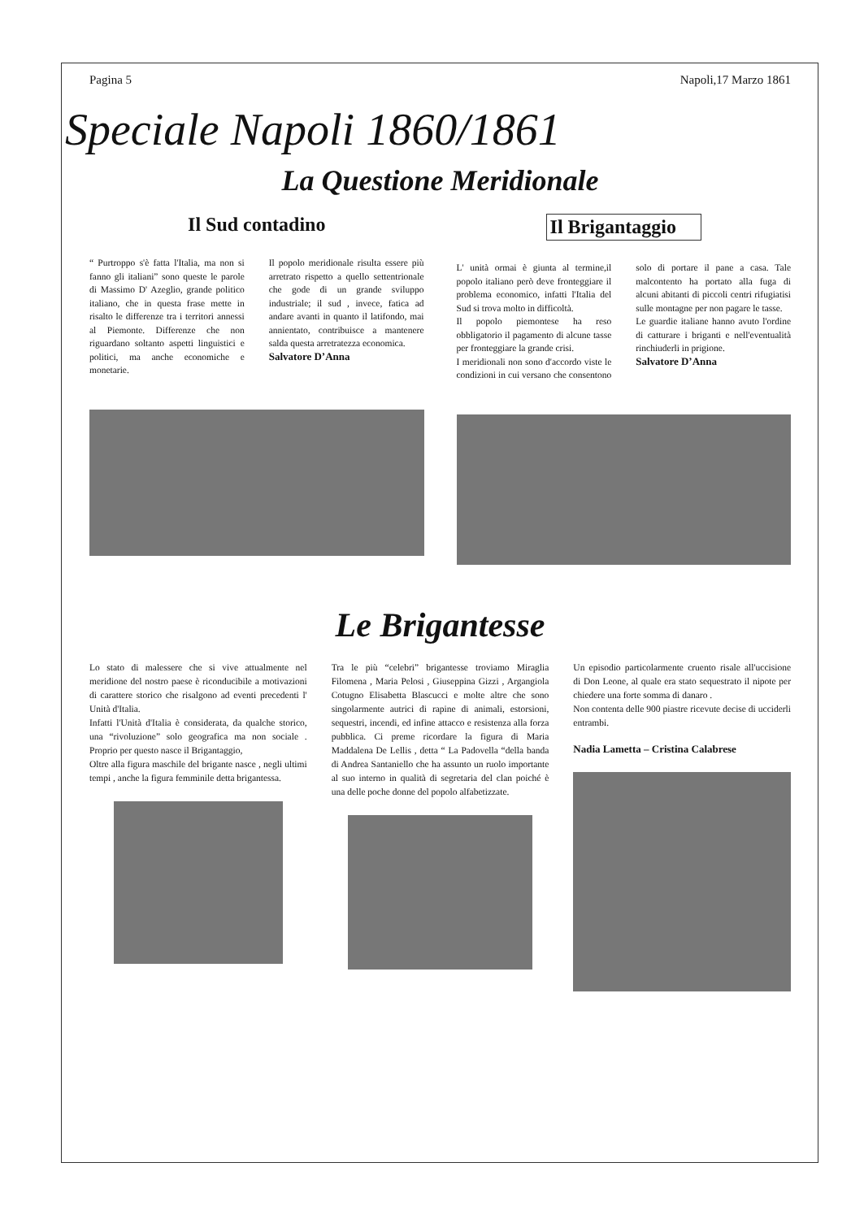Pagina 5 Napoli,17 Marzo 1861
Speciale Napoli 1860/1861
La Questione Meridionale
Il Sud contadino
“ Purtroppo s'è fatta l'Italia, ma non si fanno gli italiani” sono queste le parole di Massimo D' Azeglio, grande politico italiano, che in questa frase mette in risalto le differenze tra i territori annessi al Piemonte. Differenze che non riguardano soltanto aspetti linguistici e politici, ma anche economiche e monetarie.
Il popolo meridionale risulta essere più arretrato rispetto a quello settentrionale che gode di un grande sviluppo industriale; il sud , invece, fatica ad andare avanti in quanto il latifondo, mai annientato, contribuisce a mantenere salda questa arretratezza economica.
Salvatore D’Anna
Il Brigantaggio
L' unità ormai è giunta al termine,il popolo italiano però deve fronteggiare il problema economico, infatti l'Italia del Sud si trova molto in difficoltà.
Il popolo piemontese ha reso obbligatorio il pagamento di alcune tasse per fronteggiare la grande crisi.
I meridionali non sono d'accordo viste le condizioni in cui versano che consentono solo di portare il pane a casa. Tale malcontento ha portato alla fuga di alcuni abitanti di piccoli centri rifugiatisi sulle montagne per non pagare le tasse.
Le guardie italiane hanno avuto l'ordine di catturare i briganti e nell'eventualità rinchiuderli in prigione.
Salvatore D’Anna
Le Brigantesse
Lo stato di malessere che si vive attualmente nel meridione del nostro paese è riconducibile a motivazioni di carattere storico che risalgono ad eventi precedenti l' Unità d'Italia.
Infatti l'Unità d'Italia è considerata, da qualche storico, una “rivoluzione” solo geografica ma non sociale . Proprio per questo nasce il Brigantaggio,
Oltre alla figura maschile del brigante nasce , negli ultimi tempi , anche la figura femminile detta brigantessa.
Tra le più “celebri” brigantesse troviamo Miraglia Filomena , Maria Pelosi , Giuseppina Gizzi , Argangiola Cotugno Elisabetta Blascucci e molte altre che sono singolarmente autrici di rapine di animali, estorsioni, sequestri, incendi, ed infine attacco e resistenza alla forza pubblica. Ci preme ricordare la figura di Maria Maddalena De Lellis , detta “ La Padovella “della banda di Andrea Santaniello che ha assunto un ruolo importante al suo interno in qualità di segretaria del clan poiché è una delle poche donne del popolo alfabetizzate.
Un episodio particolarmente cruento risale all'uccisione di Don Leone, al quale era stato sequestrato il nipote per chiedere una forte somma di danaro .
Non contenta delle 900 piastre ricevute decise di ucciderli entrambi.
Nadia Lametta – Cristina Calabrese